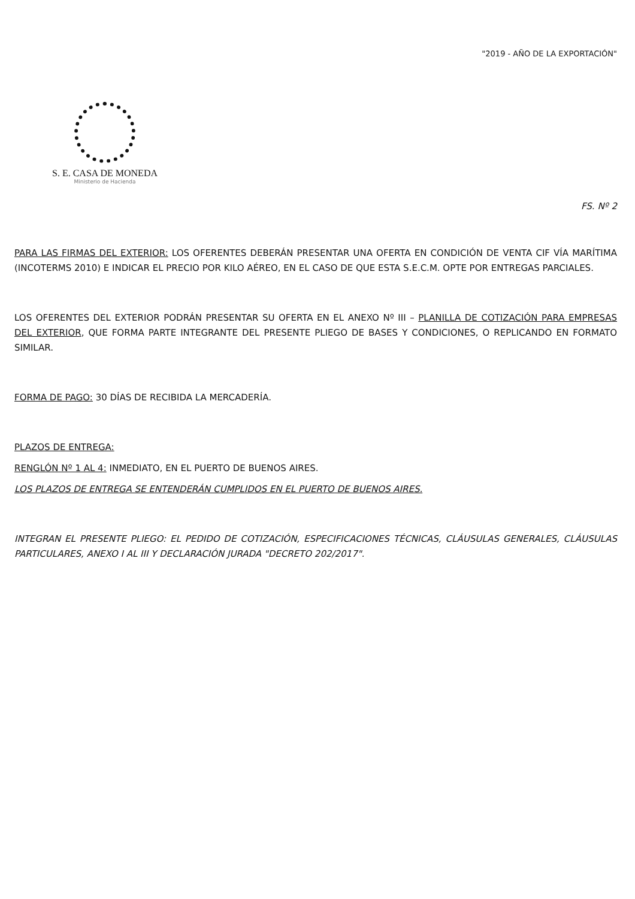"2019 - AÑO DE LA EXPORTACIÓN"
S. E. CASA DE MONEDA
Ministerio de Hacienda
FS. Nº 2
PARA LAS FIRMAS DEL EXTERIOR: LOS OFERENTES DEBERÁN PRESENTAR UNA OFERTA EN CONDICIÓN DE VENTA CIF VÍA MARÍTIMA (INCOTERMS 2010) E INDICAR EL PRECIO POR KILO AÉREO, EN EL CASO DE QUE ESTA S.E.C.M. OPTE POR ENTREGAS PARCIALES.
LOS OFERENTES DEL EXTERIOR PODRÁN PRESENTAR SU OFERTA EN EL ANEXO Nº III – PLANILLA DE COTIZACIÓN PARA EMPRESAS DEL EXTERIOR, QUE FORMA PARTE INTEGRANTE DEL PRESENTE PLIEGO DE BASES Y CONDICIONES, O REPLICANDO EN FORMATO SIMILAR.
FORMA DE PAGO: 30 DÍAS DE RECIBIDA LA MERCADERÍA.
PLAZOS DE ENTREGA:
RENGLÓN Nº 1 AL 4: INMEDIATO, EN EL PUERTO DE BUENOS AIRES.
LOS PLAZOS DE ENTREGA SE ENTENDERÁN CUMPLIDOS EN EL PUERTO DE BUENOS AIRES.
INTEGRAN EL PRESENTE PLIEGO: EL PEDIDO DE COTIZACIÓN, ESPECIFICACIONES TÉCNICAS, CLÁUSULAS GENERALES, CLÁUSULAS PARTICULARES, ANEXO I AL III Y DECLARACIÓN JURADA "DECRETO 202/2017".